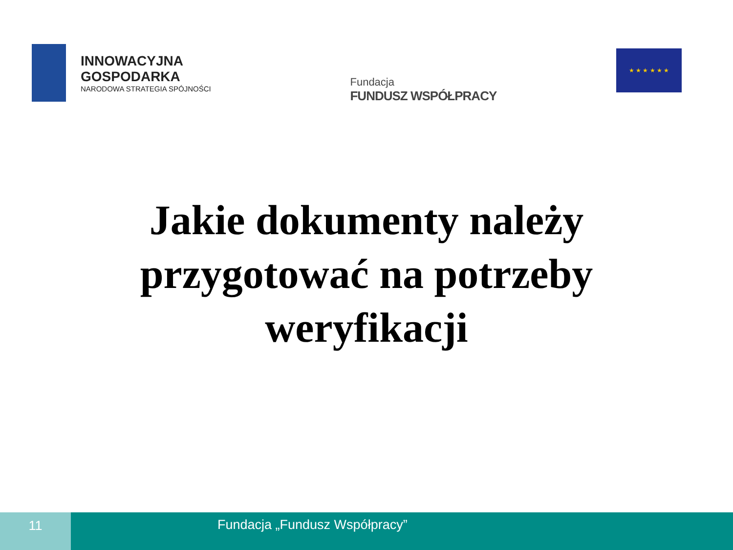INNOWACYJNA
GOSPODARKA
NARODOWA STRATEGIA SPÓJNOŚCI
Fundacja
FUNDUSZ WSPÓŁPRACY
★ ★ ★ ★ ★ ★
Jakie dokumenty należy
przygotować na potrzeby
weryfikacji
11 Fundacja „Fundusz Współpracy”